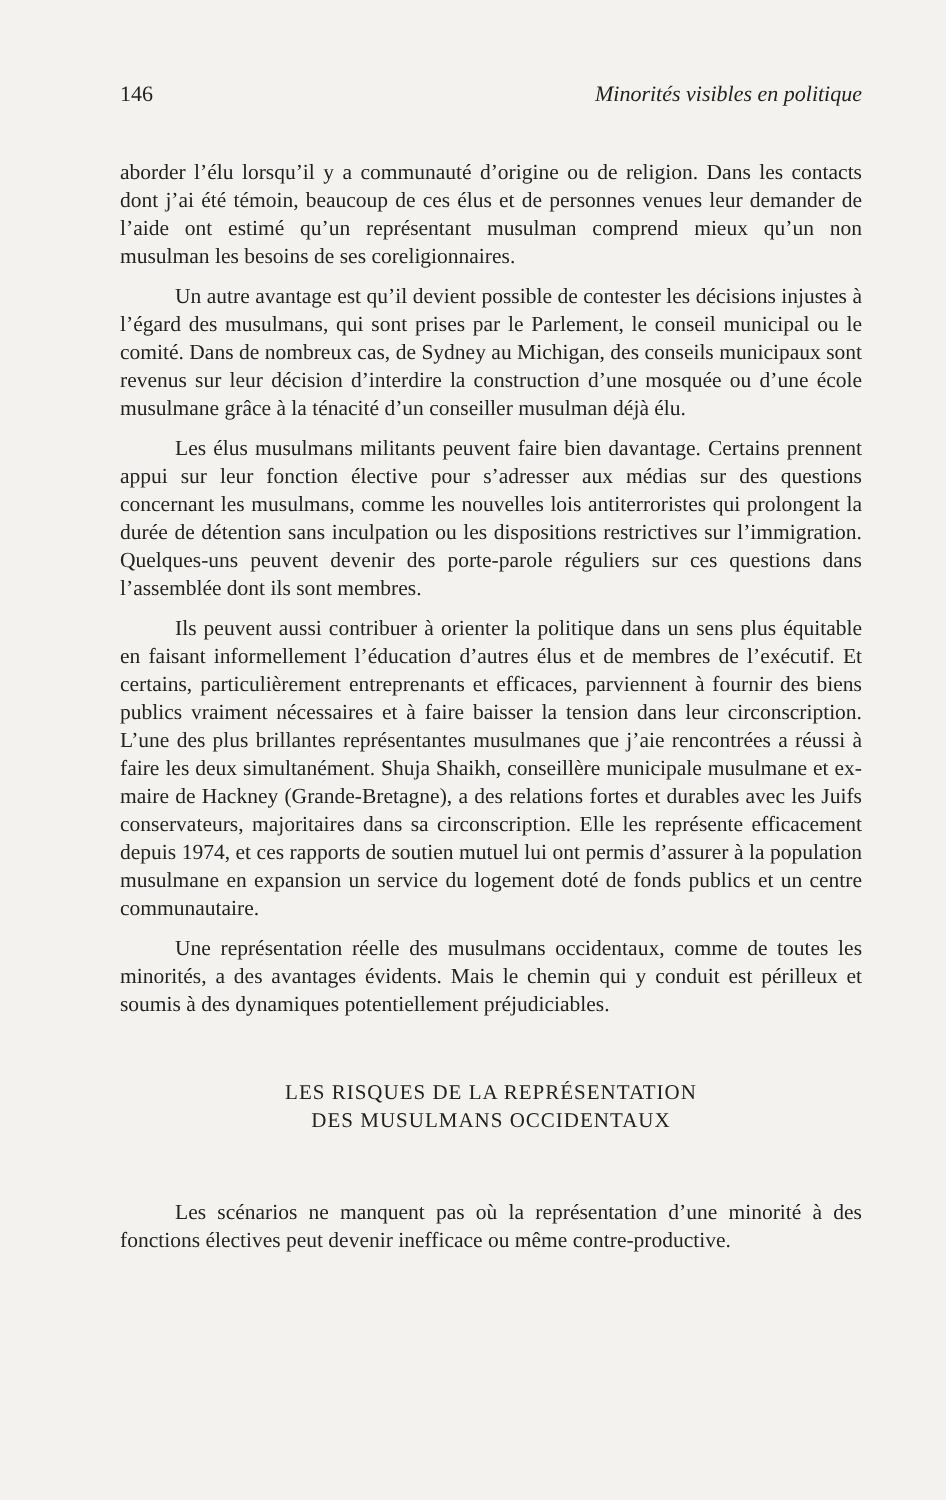146 Minorités visibles en politique
aborder l’élu lorsqu’il y a communauté d’origine ou de religion. Dans les contacts dont j’ai été témoin, beaucoup de ces élus et de personnes venues leur demander de l’aide ont estimé qu’un représentant musulman comprend mieux qu’un non musulman les besoins de ses coreligionnaires.
Un autre avantage est qu’il devient possible de contester les décisions injustes à l’égard des musulmans, qui sont prises par le Parlement, le conseil municipal ou le comité. Dans de nombreux cas, de Sydney au Michigan, des conseils municipaux sont revenus sur leur décision d’interdire la construction d’une mosquée ou d’une école musulmane grâce à la ténacité d’un conseiller musulman déjà élu.
Les élus musulmans militants peuvent faire bien davantage. Certains prennent appui sur leur fonction élective pour s’adresser aux médias sur des questions concernant les musulmans, comme les nouvelles lois antiterroristes qui prolongent la durée de détention sans inculpation ou les dispositions restrictives sur l’immigration. Quelques-uns peuvent devenir des porte-parole réguliers sur ces questions dans l’assemblée dont ils sont membres.
Ils peuvent aussi contribuer à orienter la politique dans un sens plus équitable en faisant informellement l’éducation d’autres élus et de membres de l’exécutif. Et certains, particulièrement entreprenants et efficaces, parviennent à fournir des biens publics vraiment nécessaires et à faire baisser la tension dans leur circonscription. L’une des plus brillantes représentantes musulmanes que j’aie rencontrées a réussi à faire les deux simultanément. Shuja Shaikh, conseillère municipale musulmane et ex-maire de Hackney (Grande-Bretagne), a des relations fortes et durables avec les Juifs conservateurs, majoritaires dans sa circonscription. Elle les représente efficacement depuis 1974, et ces rapports de soutien mutuel lui ont permis d’assurer à la population musulmane en expansion un service du logement doté de fonds publics et un centre communautaire.
Une représentation réelle des musulmans occidentaux, comme de toutes les minorités, a des avantages évidents. Mais le chemin qui y conduit est périlleux et soumis à des dynamiques potentiellement préjudiciables.
LES RISQUES DE LA REPRÉSENTATION
DES MUSULMANS OCCIDENTAUX
Les scénarios ne manquent pas où la représentation d’une minorité à des fonctions électives peut devenir inefficace ou même contre-productive.